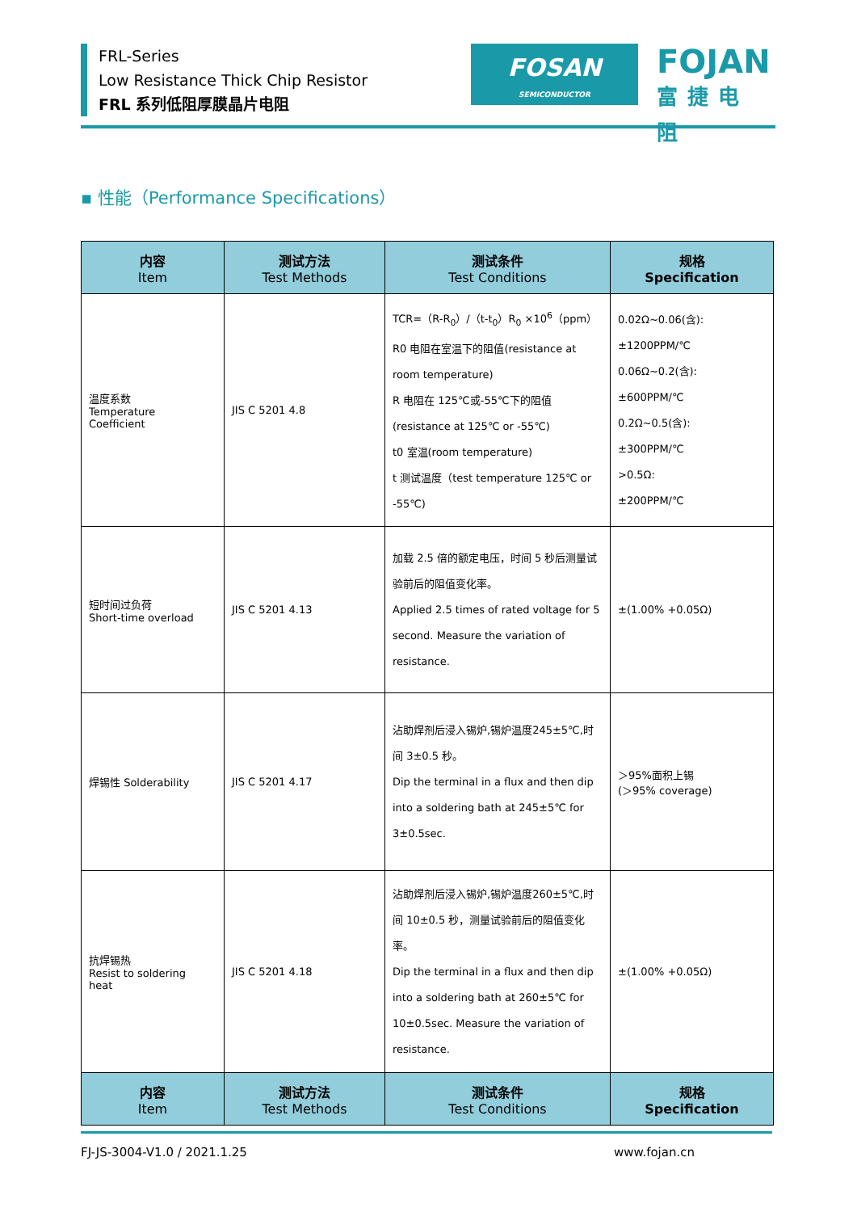FRL-Series
Low Resistance Thick Chip Resistor
FRL 系列低阻厚膜晶片电阻
FOSAN
SEMICONDUCTOR
FOJAN
富捷电阻
▪ 性能（Performance Specifications）
| 内容 Item | 测试方法 Test Methods | 测试条件 Test Conditions | 规格 Specification |
| --- | --- | --- | --- |
| 温度系数 Temperature Coefficient | JIS C 5201 4.8 | TCR=（R-R<sub>0</sub>）/（t-t<sub>0</sub>）R<sub>0</sub> ×10<sup>6</sup>（ppm） R0 电阻在室温下的阻值(resistance at room temperature) R 电阻在 125℃或-55℃下的阻值 (resistance at 125℃ or -55℃) t0 室温(room temperature) t 测试温度（test temperature 125℃ or -55℃) | 0.02Ω~0.06(含): ±1200PPM/℃ 0.06Ω~0.2(含): ±600PPM/℃ 0.2Ω~0.5(含): ±300PPM/℃ >0.5Ω: ±200PPM/℃ |
| 短时间过负荷 Short-time overload | JIS C 5201 4.13 | 加载 2.5 倍的额定电压，时间 5 秒后测量试验前后的阻值变化率。 Applied 2.5 times of rated voltage for 5 second. Measure the variation of resistance. | ±(1.00% +0.05Ω) |
| 焊锡性 Solderability | JIS C 5201 4.17 | 沾助焊剂后浸入锡炉,锡炉温度245±5℃,时间 3±0.5 秒。 Dip the terminal in a flux and then dip into a soldering bath at 245±5℃ for 3±0.5sec. | ＞95%面积上锡 (＞95% coverage) |
| 抗焊锡热 Resist to soldering heat | JIS C 5201 4.18 | 沾助焊剂后浸入锡炉,锡炉温度260±5℃,时间 10±0.5 秒，测量试验前后的阻值变化率。 Dip the terminal in a flux and then dip into a soldering bath at 260±5℃ for 10±0.5sec. Measure the variation of resistance. | ±(1.00% +0.05Ω) |
| 内容 Item | 测试方法 Test Methods | 测试条件 Test Conditions | 规格 Specification |
FJ-JS-3004-V1.0 / 2021.1.25 www.fojan.cn